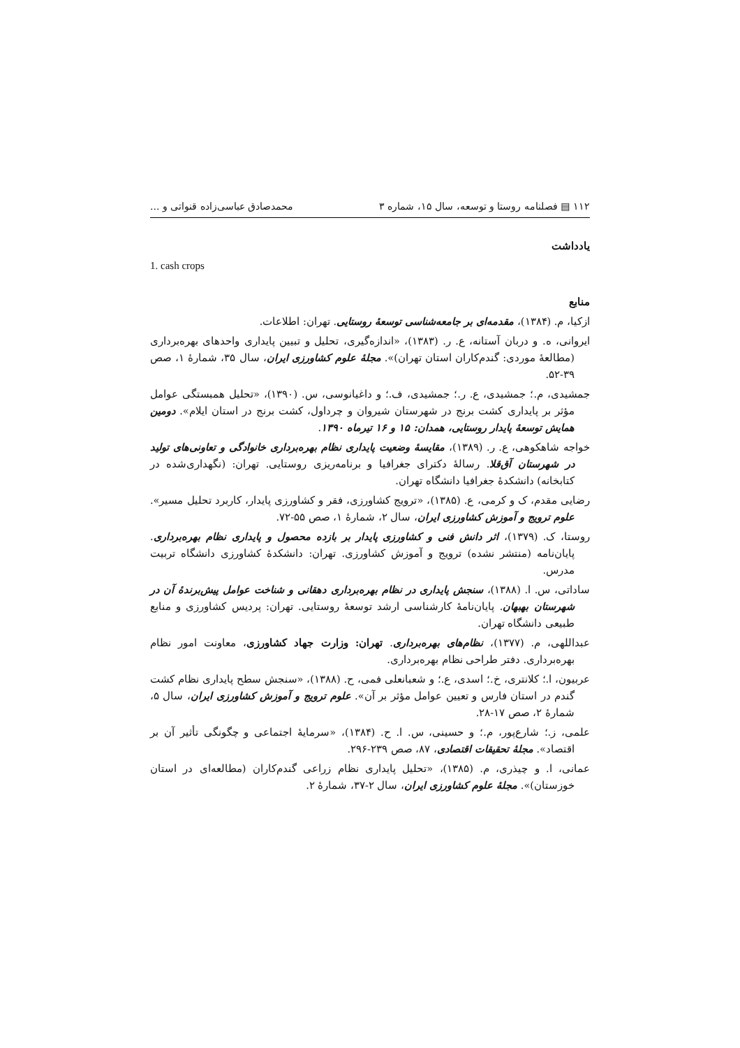۱۱۲ ▤ فصلنامه روستا و توسعه، سال ۱۵، شماره ۳ محمدصادق عباسی‌زاده قنواتی و ...
یادداشت
1. cash crops
منابع
ازکیا، م. (۱۳۸۴)، مقدمه‌ای بر جامعه‌شناسی توسعهٔ روستایی. تهران: اطلاعات.
ایروانی، ه. و دربان آستانه، ع. ر. (۱۳۸۳)، «اندازه‌گیری، تحلیل و تبیین پایداری واحدهای بهره‌برداری (مطالعهٔ موردی: گندم‌کاران استان تهران)». مجلهٔ علوم کشاورزی ایران، سال ۳۵، شمارهٔ ۱، صص ۳۹-۵۲.
جمشیدی، م.؛ جمشیدی، ع. ر.؛ جمشیدی، ف.؛ و داغیانوسی، س. (۱۳۹۰)، «تحلیل همبستگی عوامل مؤثر بر پایداری کشت برنج در شهرستان شیروان و چرداول، کشت برنج در استان ایلام». دومین همایش توسعهٔ پایدار روستایی، همدان: ۱۵ و ۱۶ تیرماه ۱۳۹۰.
خواجه شاهکوهی، ع. ر. (۱۳۸۹)، مقایسهٔ وضعیت پایداری نظام بهره‌برداری خانوادگی و تعاونی‌های تولید در شهرستان آق‌قلا. رسالهٔ دکترای جغرافیا و برنامه‌ریزی روستایی. تهران: (نگهداری‌شده در کتابخانه) دانشکدهٔ جغرافیا دانشگاه تهران.
رضایی مقدم، ک و کرمی، ع. (۱۳۸۵)، «ترویج کشاورزی، فقر و کشاورزی پایدار، کاربرد تحلیل مسیر». علوم ترویج و آموزش کشاورزی ایران، سال ۲، شمارهٔ ۱، صص ۵۵-۷۲.
روستا، ک. (۱۳۷۹)، اثر دانش فنی و کشاورزی پایدار بر بازده محصول و پایداری نظام بهره‌برداری. پایان‌نامه (منتشر نشده) ترویج و آموزش کشاورزی. تهران: دانشکدهٔ کشاورزی دانشگاه تربیت مدرس.
ساداتی، س. ا. (۱۳۸۸)، سنجش پایداری در نظام بهره‌برداری دهقانی و شناخت عوامل پیش‌برندهٔ آن در شهرستان بهبهان. پایان‌نامهٔ کارشناسی ارشد توسعهٔ روستایی. تهران: پردیس کشاورزی و منابع طبیعی دانشگاه تهران.
عبداللهی، م. (۱۳۷۷)، نظام‌های بهره‌برداری. تهران: وزارت جهاد کشاورزی، معاونت امور نظام بهره‌برداری. دفتر طراحی نظام بهره‌برداری.
عربیون، ا.؛ کلانتری، خ.؛ اسدی، ع.؛ و شعبانعلی فمی، ح. (۱۳۸۸)، «سنجش سطح پایداری نظام کشت گندم در استان فارس و تعیین عوامل مؤثر بر آن». علوم ترویج و آموزش کشاورزی ایران، سال ۵، شمارهٔ ۲، صص ۱۷-۲۸.
علمی، ز.؛ شارع‌پور، م.؛ و حسینی، س. ا. ح. (۱۳۸۴)، «سرمایهٔ اجتماعی و چگونگی تأثیر آن بر اقتصاد». مجلهٔ تحقیقات اقتصادی، ۸۷، صص ۲۳۹-۲۹۶.
عمانی، ا. و چیذری، م. (۱۳۸۵)، «تحلیل پایداری نظام زراعی گندم‌کاران (مطالعه‌ای در استان خوزستان)». مجلهٔ علوم کشاورزی ایران، سال ۲-۳۷، شمارهٔ ۲.